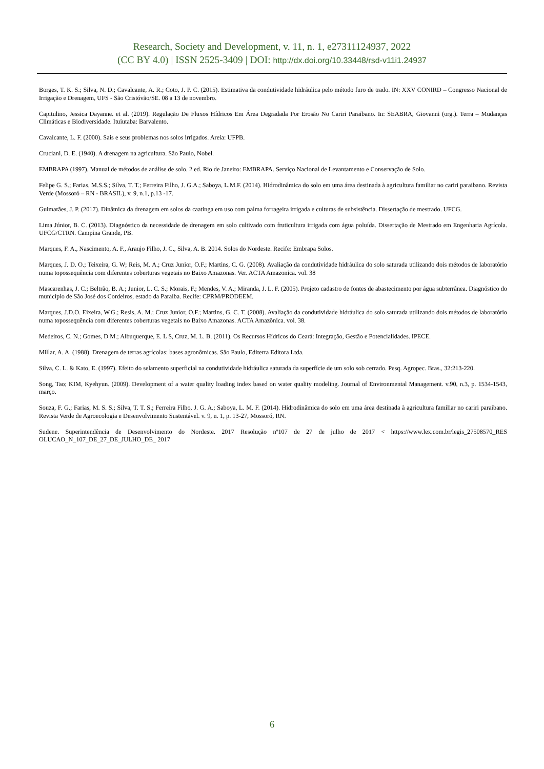Research, Society and Development, v. 11, n. 1, e27311124937, 2022
(CC BY 4.0) | ISSN 2525-3409 | DOI: http://dx.doi.org/10.33448/rsd-v11i1.24937
Borges, T. K. S.; Silva, N. D.; Cavalcante, A. R.; Coto, J. P. C. (2015). Estimativa da condutividade hidráulica pelo método furo de trado. IN: XXV CONIRD – Congresso Nacional de Irrigação e Drenagem, UFS - São Cristóvão/SE. 08 a 13 de novembro.
Capitulino, Jessica Dayanne. et al. (2019). Regulação De Fluxos Hídricos Em Área Degradada Por Erosão No Cariri Paraibano. In: SEABRA, Giovanni (org.). Terra – Mudanças Climáticas e Biodiversidade. Ituiutaba: Barvalento.
Cavalcante, L. F. (2000). Sais e seus problemas nos solos irrigados. Areia: UFPB.
Cruciani, D. E. (1940). A drenagem na agricultura. São Paulo, Nobel.
EMBRAPA (1997). Manual de métodos de análise de solo. 2 ed. Rio de Janeiro: EMBRAPA. Serviço Nacional de Levantamento e Conservação de Solo.
Felipe G. S.; Farias, M.S.S.; Silva, T. T.; Ferreira Filho, J. G.A.; Saboya, L.M.F. (2014). Hidrodinâmica do solo em uma área destinada à agricultura familiar no cariri paraibano. Revista Verde (Mossoró – RN - BRASIL), v. 9, n.1, p.13 -17.
Guimarães, J. P. (2017). Dinâmica da drenagem em solos da caatinga em uso com palma forrageira irrigada e culturas de subsistência. Dissertação de mestrado. UFCG.
Lima Júnior, B. C. (2013). Diagnóstico da necessidade de drenagem em solo cultivado com fruticultura irrigada com água poluída. Dissertação de Mestrado em Engenharia Agrícola. UFCG/CTRN. Campina Grande, PB.
Marques, F. A., Nascimento, A. F., Araujo Filho, J. C., Silva, A. B. 2014. Solos do Nordeste. Recife: Embrapa Solos.
Marques, J. D. O.; Teixeira, G. W; Reis, M. A.; Cruz Junior, O.F.; Martins, C. G. (2008). Avaliação da condutividade hidráulica do solo saturada utilizando dois métodos de laboratório numa topossequência com diferentes coberturas vegetais no Baixo Amazonas. Ver. ACTA Amazonica. vol. 38
Mascarenhas, J. C.; Beltrão, B. A.; Junior, L. C. S.; Morais, F.; Mendes, V. A.; Miranda, J. L. F. (2005). Projeto cadastro de fontes de abastecimento por água subterrânea. Diagnóstico do município de São José dos Cordeiros, estado da Paraíba. Recife: CPRM/PRODEEM.
Marques, J.D.O. Eixeira, W.G.; Resis, A. M.; Cruz Junior, O.F.; Martins, G. C. T. (2008). Avaliação da condutividade hidráulica do solo saturada utilizando dois métodos de laboratório numa topossequência com diferentes coberturas vegetais no Baixo Amazonas. ACTA Amazônica. vol. 38.
Medeiros, C. N.; Gomes, D M.; Albuquerque, E. L S, Cruz, M. L. B. (2011). Os Recursos Hídricos do Ceará: Integração, Gestão e Potencialidades. IPECE.
Millar, A. A. (1988). Drenagem de terras agrícolas: bases agronômicas. São Paulo, Editerra Editora Ltda.
Silva, C. L. & Kato, E. (1997). Efeito do selamento superficial na condutividade hidráulica saturada da superfície de um solo sob cerrado. Pesq. Agropec. Bras., 32:213-220.
Song, Tao; KIM, Kyehyun. (2009). Development of a water quality loading index based on water quality modeling. Journal of Environmental Management. v.90, n.3, p. 1534-1543, março.
Souza, F. G.; Farias, M. S. S.; Silva, T. T. S.; Ferreira Filho, J. G. A.; Saboya, L. M. F. (2014). Hidrodinâmica do solo em uma área destinada à agricultura familiar no cariri paraibano. Revista Verde de Agroecologia e Desenvolvimento Sustentável. v. 9, n. 1, p. 13-27, Mossoró, RN.
Sudene. Superintendência de Desenvolvimento do Nordeste. 2017 Resolução nº107 de 27 de julho de 2017 < https://www.lex.com.br/legis_27508570_RES OLUCAO_N_107_DE_27_DE_JULHO_DE_ 2017
6